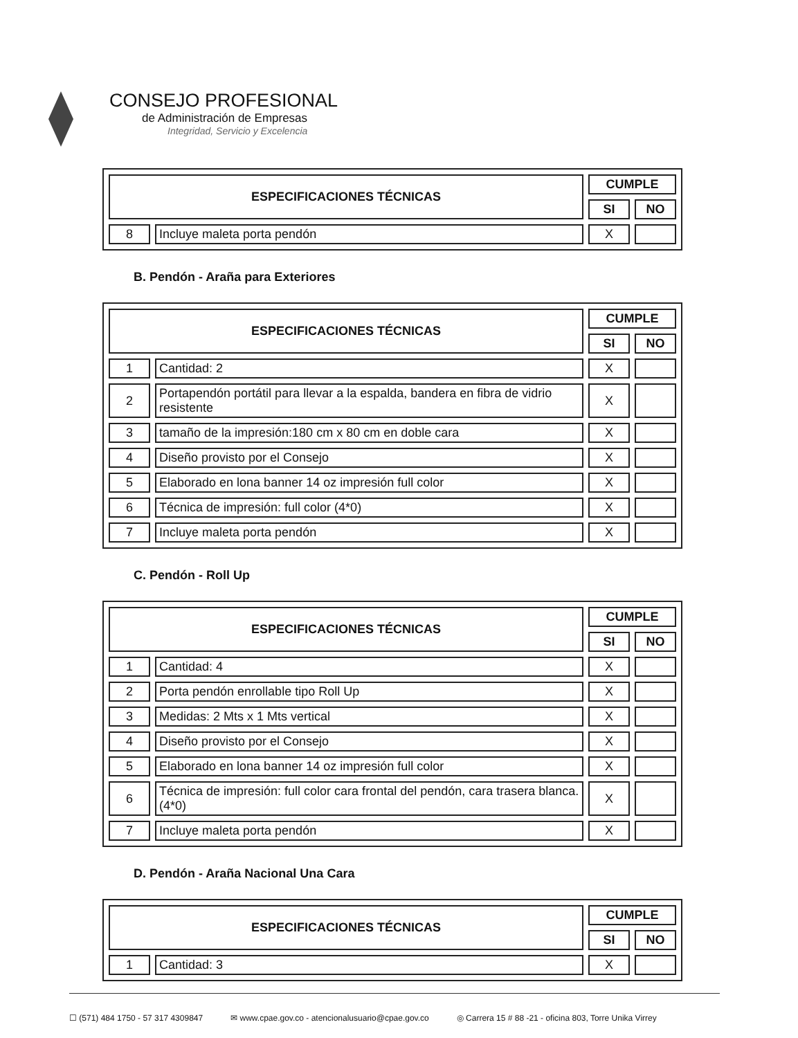CONSEJO PROFESIONAL
de Administración de Empresas
Integridad, Servicio y Excelencia
| ESPECIFICACIONES TÉCNICAS | | CUMPLE | |
| --- | --- | --- | --- |
| | | SI | NO |
| 8 | Incluye maleta porta pendón | X | |
B. Pendón - Araña para Exteriores
| ESPECIFICACIONES TÉCNICAS | | CUMPLE | |
| --- | --- | --- | --- |
| | | SI | NO |
| 1 | Cantidad: 2 | X | |
| 2 | Portapendón portátil para llevar a la espalda, bandera en fibra de vidrio resistente | X | |
| 3 | tamaño de la impresión:180 cm x 80 cm en doble cara | X | |
| 4 | Diseño provisto por el Consejo | X | |
| 5 | Elaborado en lona banner 14 oz impresión full color | X | |
| 6 | Técnica de impresión: full color (4*0) | X | |
| 7 | Incluye maleta porta pendón | X | |
C. Pendón - Roll Up
| ESPECIFICACIONES TÉCNICAS | | CUMPLE | |
| --- | --- | --- | --- |
| | | SI | NO |
| 1 | Cantidad: 4 | X | |
| 2 | Porta pendón enrollable tipo Roll Up | X | |
| 3 | Medidas: 2 Mts x 1 Mts vertical | X | |
| 4 | Diseño provisto por el Consejo | X | |
| 5 | Elaborado en lona banner 14 oz impresión full color | X | |
| 6 | Técnica de impresión: full color cara frontal del pendón, cara trasera blanca. (4*0) | X | |
| 7 | Incluye maleta porta pendón | X | |
D. Pendón - Araña Nacional Una Cara
| ESPECIFICACIONES TÉCNICAS | | CUMPLE | |
| --- | --- | --- | --- |
| | | SI | NO |
| 1 | Cantidad: 3 | X | |
☐ (571) 484 1750 - 57 317 4309847 ✉ www.cpae.gov.co - atencionalusuario@cpae.gov.co ◎ Carrera 15 # 88 -21 - oficina 803, Torre Unika Virrey